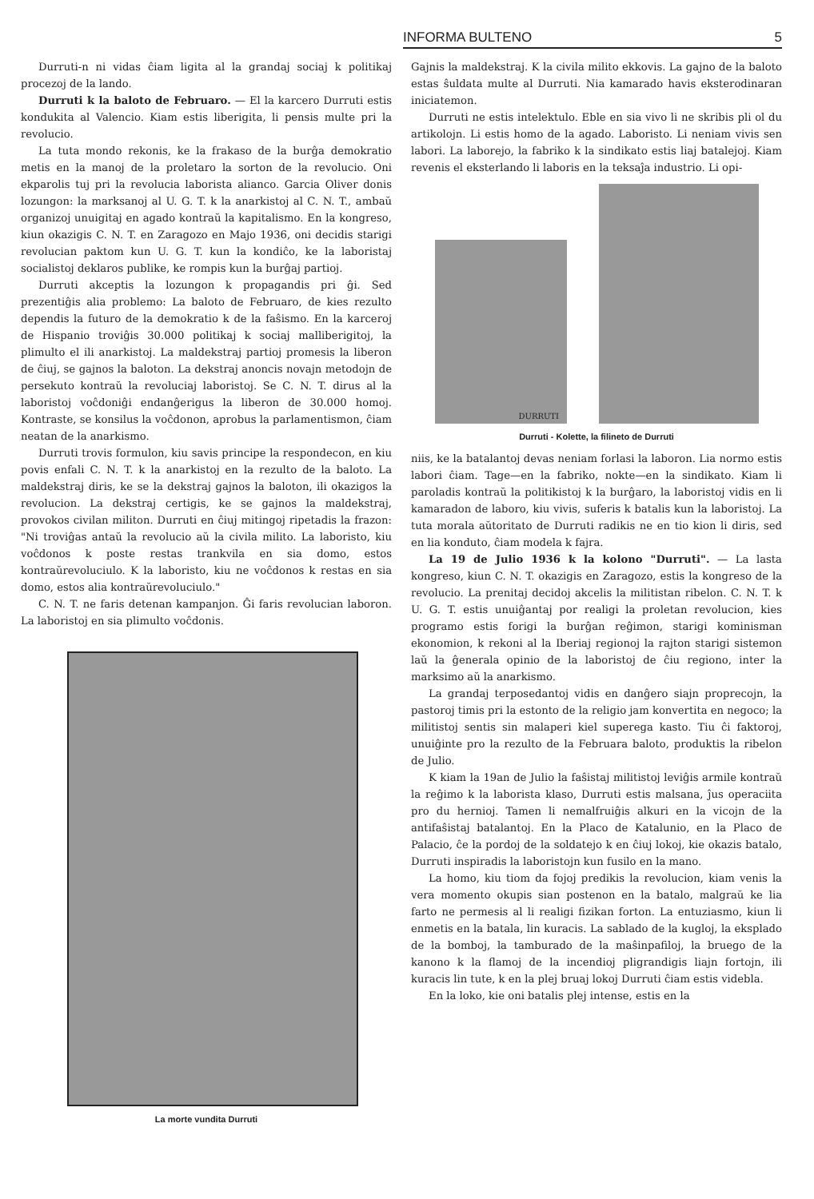INFORMA BULTENO 5
Durruti-n ni vidas ĉiam ligita al la grandaj sociaj k politikaj procezoj de la lando.
Durruti k la baloto de Februaro. — El la karcero Durruti estis kondukita al Valencio. Kiam estis liberigita, li pensis multe pri la revolucio.
La tuta mondo rekonis, ke la frakaso de la burĝa demokratio metis en la manoj de la proletaro la sorton de la revolucio. Oni ekparolis tuj pri la revolucia laborista alianco. Garcia Oliver donis lozungon: la marksanoj al U. G. T. k la anarkistoj al C. N. T., ambaŭ organizoj unuigitaj en agado kontraŭ la kapitalismo. En la kongreso, kiun okazigis C. N. T. en Zaragozo en Majo 1936, oni decidis starigi revolucian paktom kun U. G. T. kun la kondiĉo, ke la laboristaj socialistoj deklaros publike, ke rompis kun la burĝaj partioj.
Durruti akceptis la lozungon k propagandis pri ĝi. Sed prezentiĝis alia problemo: La baloto de Februaro, de kies rezulto dependis la futuro de la demokratio k de la faŝismo. En la karceroj de Hispanio troviĝis 30.000 politikaj k sociaj malliberigitoj, la plimulto el ili anarkistoj. La maldekstraj partioj promesis la liberon de ĉiuj, se gajnos la baloton. La dekstraj anoncis novajn metodojn de persekuto kontraŭ la revoluciaj laboristoj. Se C. N. T. dirus al la laboristoj voĉdoniĝi endanĝerigus la liberon de 30.000 homoj. Kontraste, se konsilus la voĉdonon, aprobus la parlamentismon, ĉiam neatan de la anarkismo.
Durruti trovis formulon, kiu savis principe la respondecon, en kiu povis enfali C. N. T. k la anarkistoj en la rezulto de la baloto. La maldekstraj diris, ke se la dekstraj gajnos la baloton, ili okazigos la revolucion. La dekstraj certigis, ke se gajnos la maldekstraj, provokos civilan militon. Durruti en ĉiuj mitingoj ripetadis la frazon: "Ni troviĝas antaŭ la revolucio aŭ la civila milito. La laboristo, kiu voĉdonos k poste restas trankvila en sia domo, estos kontraŭrevoluciulo. K la laboristo, kiu ne voĉdonos k restas en sia domo, estos alia kontraŭrevoluciulo."
C. N. T. ne faris detenan kampanjon. Ĝi faris revolucian laboron. La laboristoj en sia plimulto voĉdonis.
La morte vundita Durruti
Gajnis la maldekstraj. K la civila milito ekkovis. La gajno de la baloto estas ŝuldata multe al Durruti. Nia kamarado havis eksterodinaran iniciatemon.
Durruti ne estis intelektulo. Eble en sia vivo li ne skribis pli ol du artikolojn. Li estis homo de la agado. Laboristo. Li neniam vivis sen labori. La laborejo, la fabriko k la sindikato estis liaj batalejoj. Kiam revenis el eksterlando li laboris en la teksaĵa industrio. Li opi-
DURRUTI
Durruti - Kolette, la filineto de Durruti
niis, ke la batalantoj devas neniam forlasi la laboron. Lia normo estis labori ĉiam. Tage—en la fabriko, nokte—en la sindikato. Kiam li paroladis kontraŭ la politikistoj k la burĝaro, la laboristoj vidis en li kamaradon de laboro, kiu vivis, suferis k batalis kun la laboristoj. La tuta morala aŭtoritato de Durruti radikis ne en tio kion li diris, sed en lia konduto, ĉiam modela k fajra.
La 19 de Julio 1936 k la kolono "Durruti". — La lasta kongreso, kiun C. N. T. okazigis en Zaragozo, estis la kongreso de la revolucio. La prenitaj decidoj akcelis la militistan ribelon. C. N. T. k U. G. T. estis unuiĝantaj por realigi la proletan revolucion, kies programo estis forigi la burĝan reĝimon, starigi kominisman ekonomion, k rekoni al la Iberiaj regionoj la rajton starigi sistemon laŭ la ĝenerala opinio de la laboristoj de ĉiu regiono, inter la marksimo aŭ la anarkismo.
La grandaj terposedantoj vidis en danĝero siajn proprecojn, la pastoroj timis pri la estonto de la religio jam konvertita en negoco; la militistoj sentis sin malaperi kiel superega kasto. Tiu ĉi faktoroj, unuiĝinte pro la rezulto de la Februara baloto, produktis la ribelon de Julio.
K kiam la 19an de Julio la faŝistaj militistoj leviĝis armile kontraŭ la reĝimo k la laborista klaso, Durruti estis malsana, ĵus operaciita pro du hernioj. Tamen li nemalfruiĝis alkuri en la vicojn de la antifaŝistaj batalantoj. En la Placo de Katalunio, en la Placo de Palacio, ĉe la pordoj de la soldatejo k en ĉiuj lokoj, kie okazis batalo, Durruti inspiradis la laboristojn kun fusilo en la mano.
La homo, kiu tiom da fojoj predikis la revolucion, kiam venis la vera momento okupis sian postenon en la batalo, malgraŭ ke lia farto ne permesis al li realigi fizikan forton. La entuziasmo, kiun li enmetis en la batala, lin kuracis. La sablado de la kugloj, la eksplado de la bomboj, la tamburado de la maŝinpafiloj, la bruego de la kanono k la flamoj de la incendioj pligrandigis liajn fortojn, ili kuracis lin tute, k en la plej bruaj lokoj Durruti ĉiam estis videbla.
En la loko, kie oni batalis plej intense, estis en la